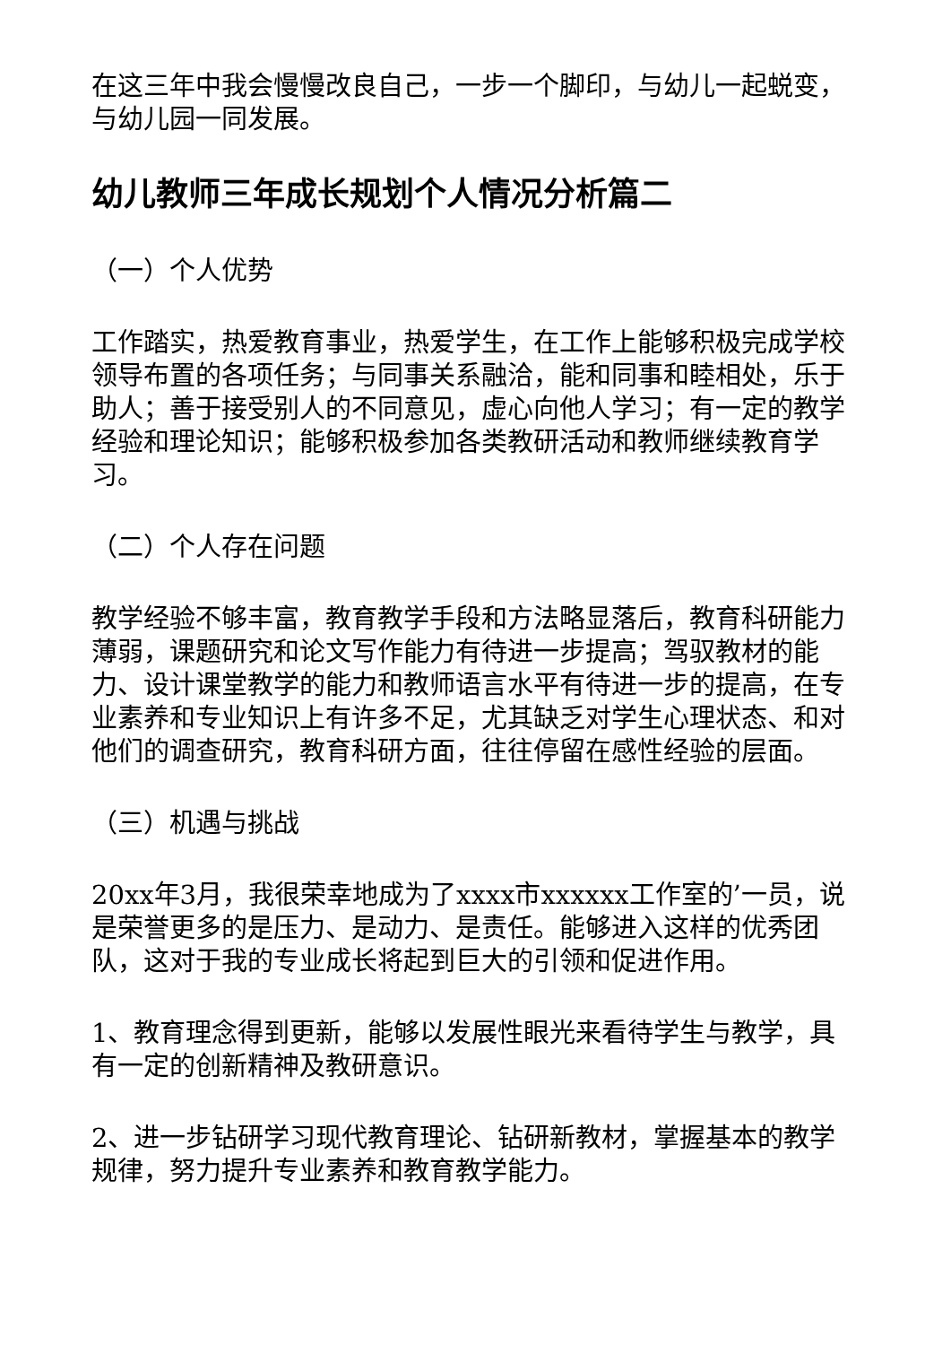在这三年中我会慢慢改良自己，一步一个脚印，与幼儿一起蜕变，与幼儿园一同发展。
幼儿教师三年成长规划个人情况分析篇二
（一）个人优势
工作踏实，热爱教育事业，热爱学生，在工作上能够积极完成学校领导布置的各项任务；与同事关系融洽，能和同事和睦相处，乐于助人；善于接受别人的不同意见，虚心向他人学习；有一定的教学经验和理论知识；能够积极参加各类教研活动和教师继续教育学习。
（二）个人存在问题
教学经验不够丰富，教育教学手段和方法略显落后，教育科研能力薄弱，课题研究和论文写作能力有待进一步提高；驾驭教材的能力、设计课堂教学的能力和教师语言水平有待进一步的提高，在专业素养和专业知识上有许多不足，尤其缺乏对学生心理状态、和对他们的调查研究，教育科研方面，往往停留在感性经验的层面。
（三）机遇与挑战
20xx年3月，我很荣幸地成为了xxxx市xxxxxx工作室的’一员，说是荣誉更多的是压力、是动力、是责任。能够进入这样的优秀团队，这对于我的专业成长将起到巨大的引领和促进作用。
1、教育理念得到更新，能够以发展性眼光来看待学生与教学，具有一定的创新精神及教研意识。
2、进一步钻研学习现代教育理论、钻研新教材，掌握基本的教学规律，努力提升专业素养和教育教学能力。